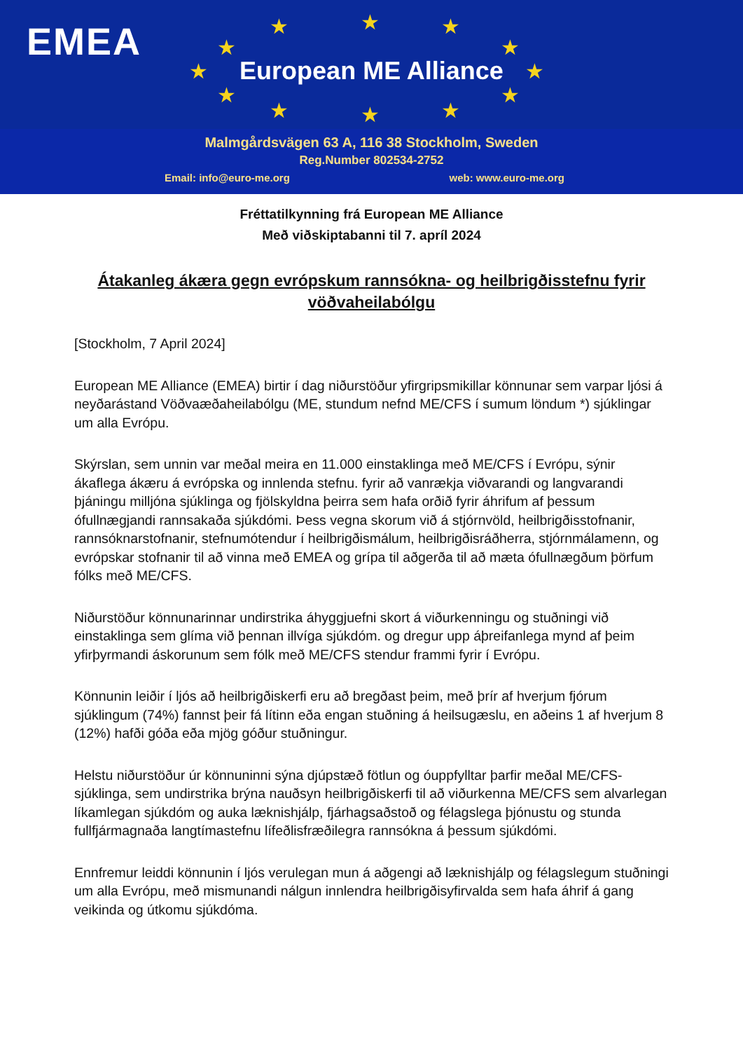EMEA ★ ★ ★
★ ★
★ ★
★ ★
★ ★ ★
European ME Alliance
Malmgårdsvägen 63 A, 116 38 Stockholm, Sweden
Reg.Number 802534-2752
Email: info@euro-me.org web: www.euro-me.org
Fréttatilkynning frá European ME Alliance
Með viðskiptabanni til 7. apríl 2024
Átakanleg ákæra gegn evrópskum rannsókna- og heilbrigðisstefnu fyrir vöðvaheilabólgu
[Stockholm, 7 April 2024]
European ME Alliance (EMEA) birtir í dag niðurstöður yfirgripsmikillar könnunar sem varpar ljósi á neyðarástand Vöðvaæðaheilabólgu (ME, stundum nefnd ME/CFS í sumum löndum *) sjúklingar um alla Evrópu.
Skýrslan, sem unnin var meðal meira en 11.000 einstaklinga með ME/CFS í Evrópu, sýnir ákaflega ákæru á evrópska og innlenda stefnu. fyrir að vanrækja viðvarandi og langvarandi þjáningu milljóna sjúklinga og fjölskyldna þeirra sem hafa orðið fyrir áhrifum af þessum ófullnægjandi rannsakaða sjúkdómi. Þess vegna skorum við á stjórnvöld, heilbrigðisstofnanir, rannsóknarstofnanir, stefnumótendur í heilbrigðismálum, heilbrigðisráðherra, stjórnmálamenn, og evrópskar stofnanir til að vinna með EMEA og grípa til aðgerða til að mæta ófullnægðum þörfum fólks með ME/CFS.
Niðurstöður könnunarinnar undirstrika áhyggjuefni skort á viðurkenningu og stuðningi við einstaklinga sem glíma við þennan illvíga sjúkdóm. og dregur upp áþreifanlega mynd af þeim yfirþyrmandi áskorunum sem fólk með ME/CFS stendur frammi fyrir í Evrópu.
Könnunin leiðir í ljós að heilbrigðiskerfi eru að bregðast þeim, með þrír af hverjum fjórum sjúklingum (74%) fannst þeir fá lítinn eða engan stuðning á heilsugæslu, en aðeins 1 af hverjum 8 (12%) hafði góða eða mjög góður stuðningur.
Helstu niðurstöður úr könnuninni sýna djúpstæð fötlun og óuppfylltar þarfir meðal ME/CFS-sjúklinga, sem undirstrika brýna nauðsyn heilbrigðiskerfi til að viðurkenna ME/CFS sem alvarlegan líkamlegan sjúkdóm og auka læknishjálp, fjárhagsaðstoð og félagslega þjónustu og stunda fullfjármagnaða langtímastefnu lífeðlisfræðilegra rannsókna á þessum sjúkdómi.
Ennfremur leiddi könnunin í ljós verulegan mun á aðgengi að læknishjálp og félagslegum stuðningi um alla Evrópu, með mismunandi nálgun innlendra heilbrigðisyfirvalda sem hafa áhrif á gang veikinda og útkomu sjúkdóma.